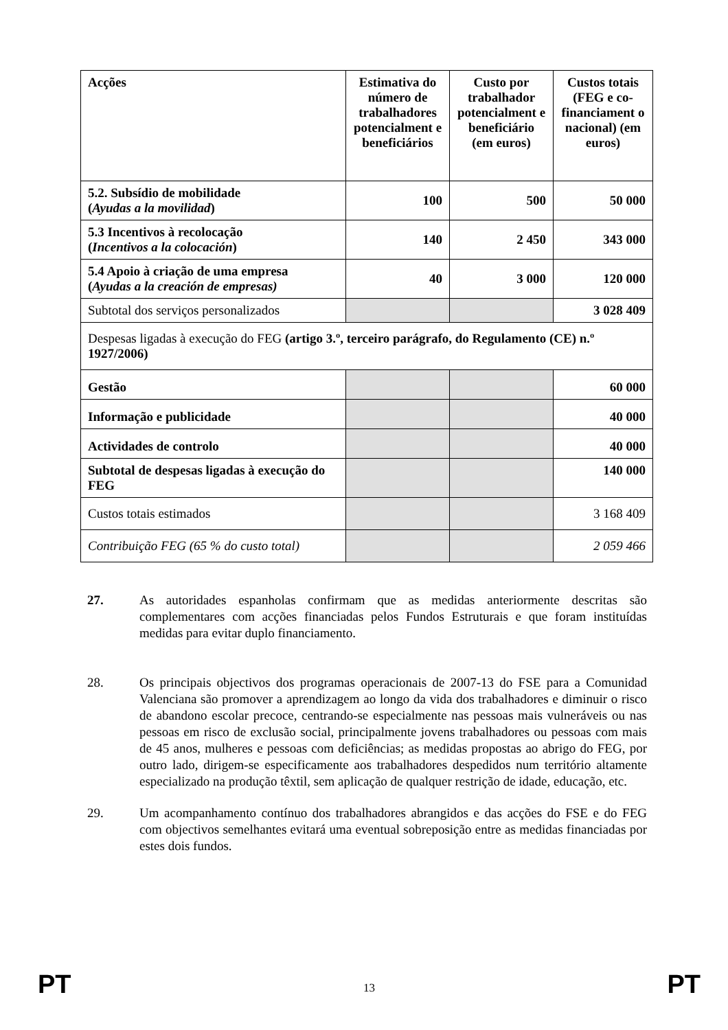| Acções | Estimativa do número de trabalhadores potencialment e beneficiários | Custo por trabalhador potencialment e beneficiário (em euros) | Custos totais (FEG e co-financiament o nacional) (em euros) |
| --- | --- | --- | --- |
| 5.2. Subsídio de mobilidade ( Ayudas a la movilidad ) | 100 | 500 | 50 000 |
| 5.3 Incentivos à recolocação ( Incentivos a la colocación ) | 140 | 2 450 | 343 000 |
| 5.4 Apoio à criação de uma empresa ( Ayudas a la creación de empresas) | 40 | 3 000 | 120 000 |
| Subtotal dos serviços personalizados | | | 3 028 409 |
| Despesas ligadas à execução do FEG (artigo 3.º, terceiro parágrafo, do Regulamento (CE) n.º 1927/2006) | | | |
| Gestão | | | 60 000 |
| Informação e publicidade | | | 40 000 |
| Actividades de controlo | | | 40 000 |
| Subtotal de despesas ligadas à execução do FEG | | | 140 000 |
| Custos totais estimados | | | 3 168 409 |
| Contribuição FEG (65 % do custo total) | | | 2 059 466 |
27. As autoridades espanholas confirmam que as medidas anteriormente descritas são complementares com acções financiadas pelos Fundos Estruturais e que foram instituídas medidas para evitar duplo financiamento.
28. Os principais objectivos dos programas operacionais de 2007-13 do FSE para a Comunidad Valenciana são promover a aprendizagem ao longo da vida dos trabalhadores e diminuir o risco de abandono escolar precoce, centrando-se especialmente nas pessoas mais vulneráveis ou nas pessoas em risco de exclusão social, principalmente jovens trabalhadores ou pessoas com mais de 45 anos, mulheres e pessoas com deficiências; as medidas propostas ao abrigo do FEG, por outro lado, dirigem-se especificamente aos trabalhadores despedidos num território altamente especializado na produção têxtil, sem aplicação de qualquer restrição de idade, educação, etc.
29. Um acompanhamento contínuo dos trabalhadores abrangidos e das acções do FSE e do FEG com objectivos semelhantes evitará uma eventual sobreposição entre as medidas financiadas por estes dois fundos.
PT 13 PT